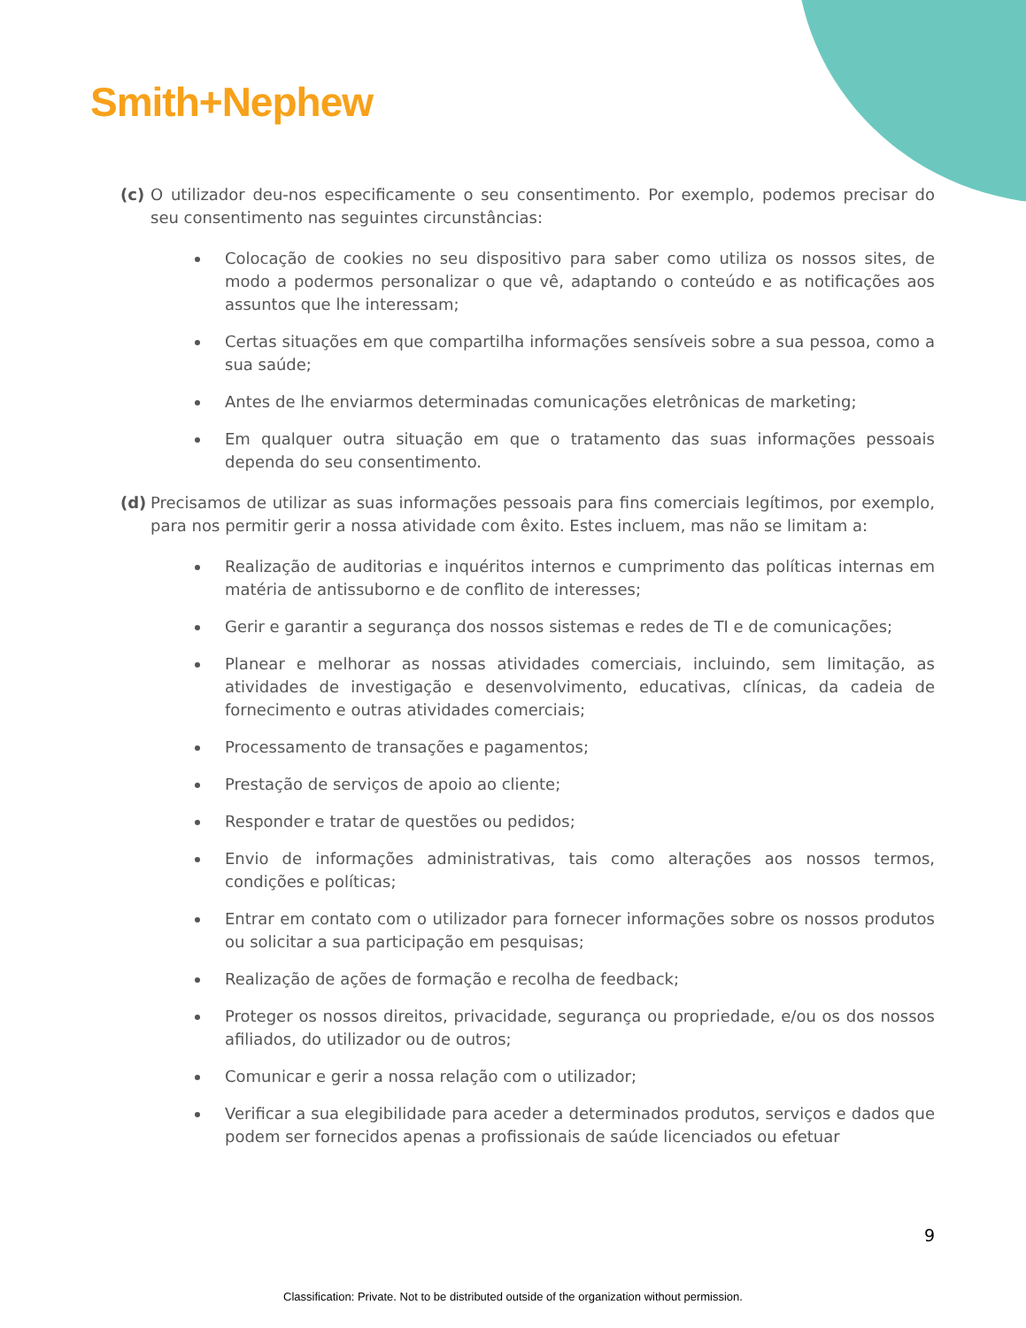Smith+Nephew
(c) O utilizador deu-nos especificamente o seu consentimento. Por exemplo, podemos precisar do seu consentimento nas seguintes circunstâncias:
Colocação de cookies no seu dispositivo para saber como utiliza os nossos sites, de modo a podermos personalizar o que vê, adaptando o conteúdo e as notificações aos assuntos que lhe interessam;
Certas situações em que compartilha informações sensíveis sobre a sua pessoa, como a sua saúde;
Antes de lhe enviarmos determinadas comunicações eletrônicas de marketing;
Em qualquer outra situação em que o tratamento das suas informações pessoais dependa do seu consentimento.
(d) Precisamos de utilizar as suas informações pessoais para fins comerciais legítimos, por exemplo, para nos permitir gerir a nossa atividade com êxito. Estes incluem, mas não se limitam a:
Realização de auditorias e inquéritos internos e cumprimento das políticas internas em matéria de antissuborno e de conflito de interesses;
Gerir e garantir a segurança dos nossos sistemas e redes de TI e de comunicações;
Planear e melhorar as nossas atividades comerciais, incluindo, sem limitação, as atividades de investigação e desenvolvimento, educativas, clínicas, da cadeia de fornecimento e outras atividades comerciais;
Processamento de transações e pagamentos;
Prestação de serviços de apoio ao cliente;
Responder e tratar de questões ou pedidos;
Envio de informações administrativas, tais como alterações aos nossos termos, condições e políticas;
Entrar em contato com o utilizador para fornecer informações sobre os nossos produtos ou solicitar a sua participação em pesquisas;
Realização de ações de formação e recolha de feedback;
Proteger os nossos direitos, privacidade, segurança ou propriedade, e/ou os dos nossos afiliados, do utilizador ou de outros;
Comunicar e gerir a nossa relação com o utilizador;
Verificar a sua elegibilidade para aceder a determinados produtos, serviços e dados que podem ser fornecidos apenas a profissionais de saúde licenciados ou efetuar
9
Classification: Private. Not to be distributed outside of the organization without permission.